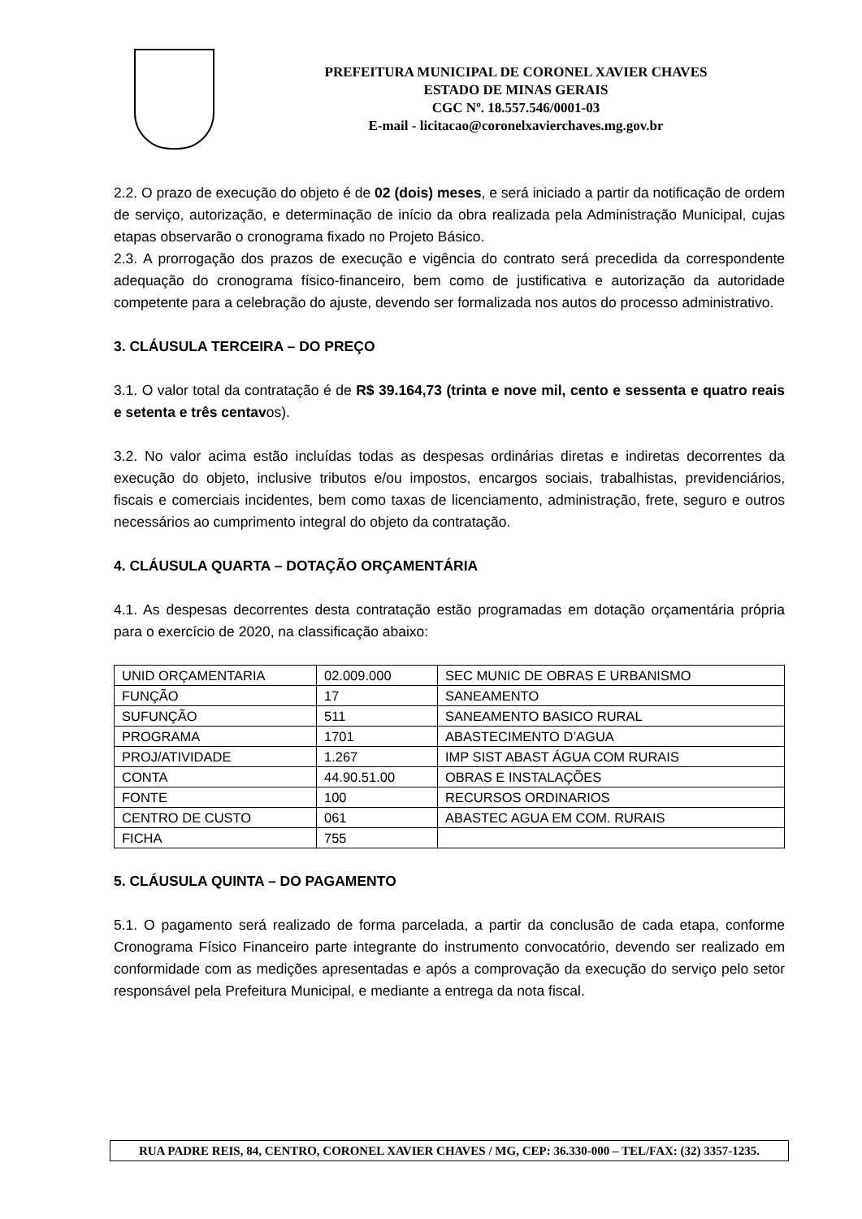PREFEITURA MUNICIPAL DE CORONEL XAVIER CHAVES
ESTADO DE MINAS GERAIS
CGC Nº. 18.557.546/0001-03
E-mail - licitacao@coronelxavierchaves.mg.gov.br
2.2. O prazo de execução do objeto é de 02 (dois) meses, e será iniciado a partir da notificação de ordem de serviço, autorização, e determinação de início da obra realizada pela Administração Municipal, cujas etapas observarão o cronograma fixado no Projeto Básico.
2.3. A prorrogação dos prazos de execução e vigência do contrato será precedida da correspondente adequação do cronograma físico-financeiro, bem como de justificativa e autorização da autoridade competente para a celebração do ajuste, devendo ser formalizada nos autos do processo administrativo.
3. CLÁUSULA TERCEIRA – DO PREÇO
3.1. O valor total da contratação é de R$ 39.164,73 (trinta e nove mil, cento e sessenta e quatro reais e setenta e três centavos).
3.2. No valor acima estão incluídas todas as despesas ordinárias diretas e indiretas decorrentes da execução do objeto, inclusive tributos e/ou impostos, encargos sociais, trabalhistas, previdenciários, fiscais e comerciais incidentes, bem como taxas de licenciamento, administração, frete, seguro e outros necessários ao cumprimento integral do objeto da contratação.
4. CLÁUSULA QUARTA – DOTAÇÃO ORÇAMENTÁRIA
4.1. As despesas decorrentes desta contratação estão programadas em dotação orçamentária própria para o exercício de 2020, na classificação abaixo:
| UNID ORÇAMENTARIA | 02.009.000 | SEC MUNIC DE OBRAS E URBANISMO |
| FUNÇÃO | 17 | SANEAMENTO |
| SUFUNÇÃO | 511 | SANEAMENTO BASICO RURAL |
| PROGRAMA | 1701 | ABASTECIMENTO D’AGUA |
| PROJ/ATIVIDADE | 1.267 | IMP SIST ABAST ÁGUA COM RURAIS |
| CONTA | 44.90.51.00 | OBRAS E INSTALAÇÕES |
| FONTE | 100 | RECURSOS ORDINARIOS |
| CENTRO DE CUSTO | 061 | ABASTEC AGUA EM COM. RURAIS |
| FICHA | 755 | |
5. CLÁUSULA QUINTA – DO PAGAMENTO
5.1. O pagamento será realizado de forma parcelada, a partir da conclusão de cada etapa, conforme Cronograma Físico Financeiro parte integrante do instrumento convocatório, devendo ser realizado em conformidade com as medições apresentadas e após a comprovação da execução do serviço pelo setor responsável pela Prefeitura Municipal, e mediante a entrega da nota fiscal.
RUA PADRE REIS, 84, CENTRO, CORONEL XAVIER CHAVES / MG, CEP: 36.330-000 – TEL/FAX: (32) 3357-1235.